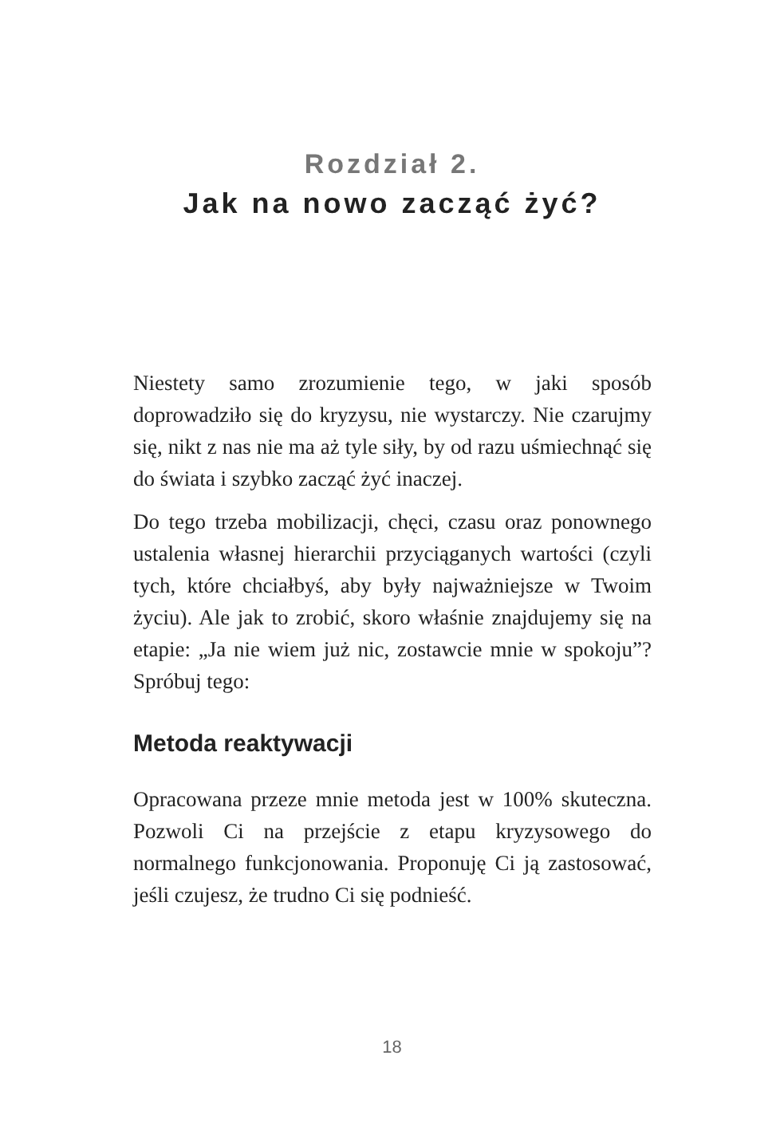Rozdział 2.
Jak na nowo zacząć żyć?
Niestety samo zrozumienie tego, w jaki sposób doprowadziło się do kryzysu, nie wystarczy. Nie czarujmy się, nikt z nas nie ma aż tyle siły, by od razu uśmiechnąć się do świata i szybko zacząć żyć inaczej.
Do tego trzeba mobilizacji, chęci, czasu oraz ponownego ustalenia własnej hierarchii przyciąganych wartości (czyli tych, które chciałbyś, aby były najważniejsze w Twoim życiu). Ale jak to zrobić, skoro właśnie znajdujemy się na etapie: „Ja nie wiem już nic, zostawcie mnie w spokoju”? Spróbuj tego:
Metoda reaktywacji
Opracowana przeze mnie metoda jest w 100% skuteczna. Pozwoli Ci na przejście z etapu kryzysowego do normalnego funkcjonowania. Proponuję Ci ją zastosować, jeśli czujesz, że trudno Ci się podnieść.
18